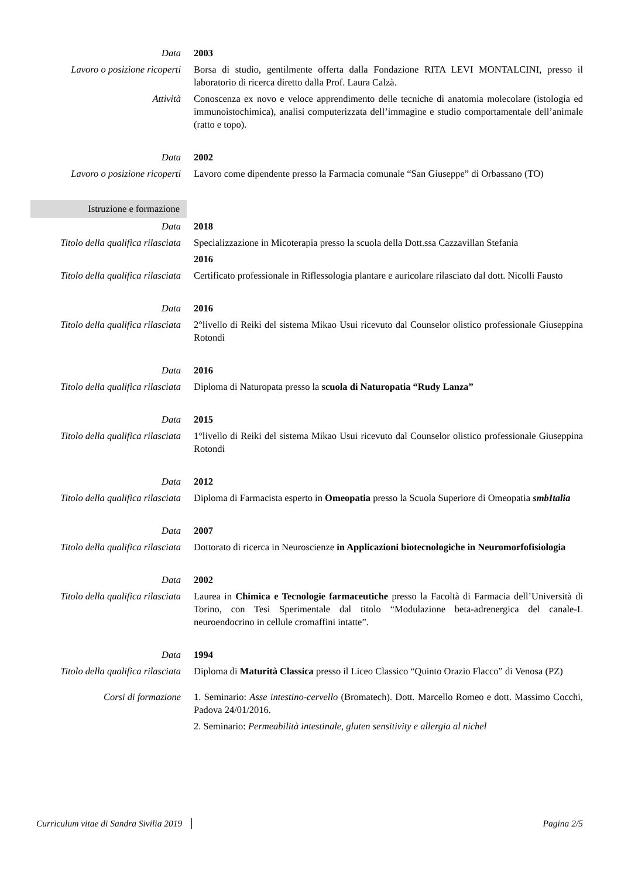Data 2003
Lavoro o posizione ricoperti
Borsa di studio, gentilmente offerta dalla Fondazione RITA LEVI MONTALCINI, presso il laboratorio di ricerca diretto dalla Prof. Laura Calzà.
Attività Conoscenza ex novo e veloce apprendimento delle tecniche di anatomia molecolare (istologia ed immunoistochimica), analisi computerizzata dell’immagine e studio comportamentale dell’animale (ratto e topo).
Data 2002
Lavoro o posizione ricoperti
Lavoro come dipendente presso la Farmacia comunale “San Giuseppe” di Orbassano (TO)
Istruzione e formazione
Data 2018
Titolo della qualifica rilasciata
Specializzazione in Micoterapia presso la scuola della Dott.ssa Cazzavillan Stefania
2016
Titolo della qualifica rilasciata
Certificato professionale in Riflessologia plantare e auricolare rilasciato dal dott. Nicolli Fausto
Data 2016
Titolo della qualifica rilasciata
2°livello di Reiki del sistema Mikao Usui ricevuto dal Counselor olistico professionale Giuseppina Rotondi
Data 2016
Titolo della qualifica rilasciata
Diploma di Naturopata presso la scuola di Naturopatia “Rudy Lanza”
Data 2015
Titolo della qualifica rilasciata
1°livello di Reiki del sistema Mikao Usui ricevuto dal Counselor olistico professionale Giuseppina Rotondi
Data 2012
Titolo della qualifica rilasciata
Diploma di Farmacista esperto in Omeopatia presso la Scuola Superiore di Omeopatia smbItalia
Data 2007
Titolo della qualifica rilasciata
Dottorato di ricerca in Neuroscienze in Applicazioni biotecnologiche in Neuromorfofisiologia
Data 2002
Titolo della qualifica rilasciata
Laurea in Chimica e Tecnologie farmaceutiche presso la Facoltà di Farmacia dell’Università di Torino, con Tesi Sperimentale dal titolo “Modulazione beta-adrenergica del canale-L neuroendocrino in cellule cromaffini intatte”.
Data 1994
Titolo della qualifica rilasciata
Diploma di Maturità Classica presso il Liceo Classico “Quinto Orazio Flacco” di Venosa (PZ)
Corsi di formazione 1. Seminario: Asse intestino-cervello (Bromatech). Dott. Marcello Romeo e dott. Massimo Cocchi, Padova 24/01/2016.
2. Seminario: Permeabilità intestinale, gluten sensitivity e allergia al nichel
Curriculum vitae di Sandra Sivilia 2019 Pagina 2/5